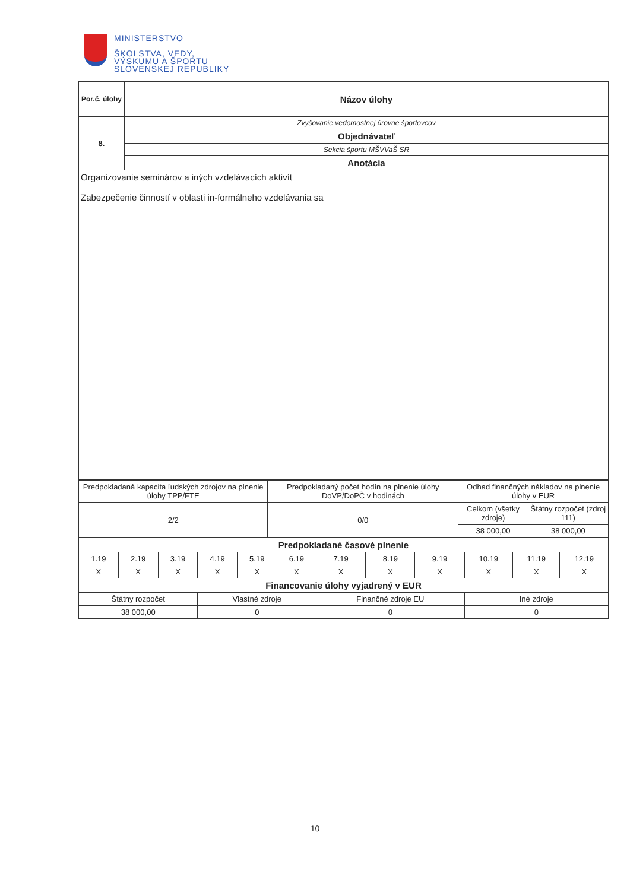MINISTERSTVO
ŠKOLSTVA, VEDY,
VÝSKUMU A ŠPORTU
SLOVENSKEJ REPUBLIKY
| Por.č. úlohy | Názov úlohy |
| 8. | Zvyšovanie vedomostnej úrovne športovcov |
| | Objednávateľ |
| | Sekcia športu MŠVVaŠ SR |
| | Anotácia |
| Organizovanie seminárov a iných vzdelávacích aktivít Zabezpečenie činností v oblasti in-formálneho vzdelávania sa | |
| Predpokladaná kapacita ľudských zdrojov na plnenie úlohy TPP/FTE | Predpokladaný počet hodín na plnenie úlohy DoVP/DoPČ v hodinách | Odhad finančných nákladov na plnenie úlohy v EUR | |
| 2/2 | 0/0 | Celkom (všetky zdroje) | Štátny rozpočet (zdroj 111) |
| | | 38 000,00 | 38 000,00 |
| Predpokladané časové plnenie | | | | | | | | | | | |
| --- | --- | --- | --- | --- | --- | --- | --- | --- | --- | --- | --- |
| 1.19 | 2.19 | 3.19 | 4.19 | 5.19 | 6.19 | 7.19 | 8.19 | 9.19 | 10.19 | 11.19 | 12.19 |
| X | X | X | X | X | X | X | X | X | X | X | X |
| Financovanie úlohy vyjadrený v EUR | | | | | | | | | | | |
| Štátny rozpočet | | | Vlastné zdroje | | | Finančné zdroje EU | | | Iné zdroje | | |
| 38 000,00 | | | 0 | | | 0 | | | 0 | | |
10